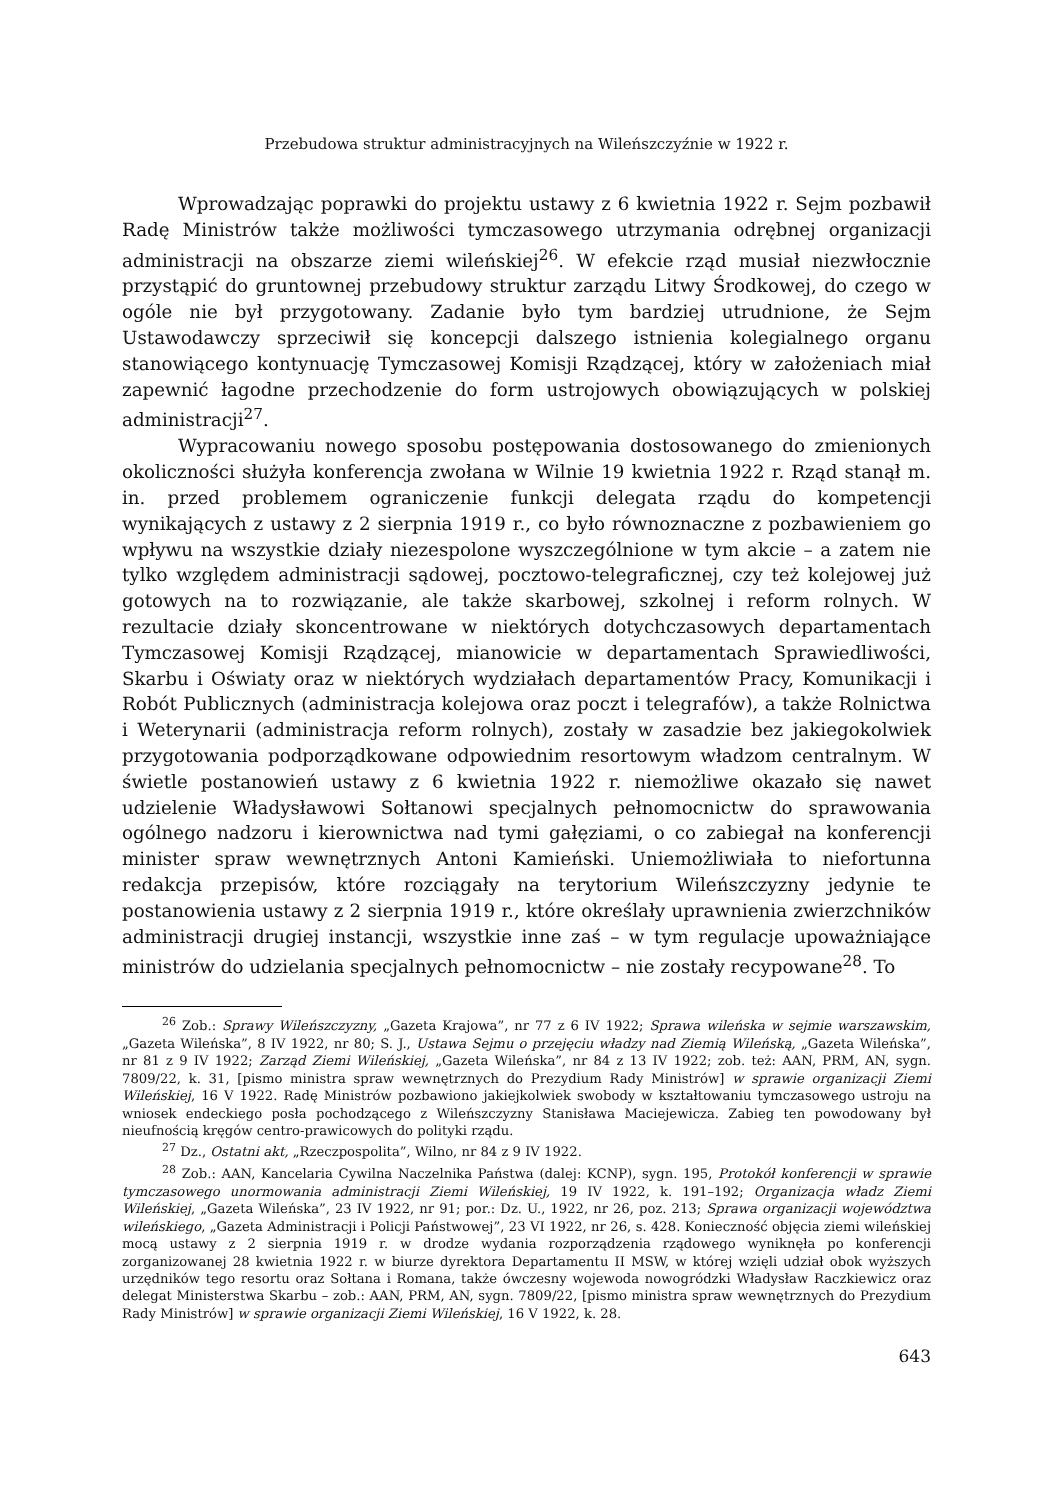Przebudowa struktur administracyjnych na Wileńszczyźnie w 1922 r.
Wprowadzając poprawki do projektu ustawy z 6 kwietnia 1922 r. Sejm pozbawił Radę Ministrów także możliwości tymczasowego utrzymania odrębnej organizacji administracji na obszarze ziemi wileńskiej<sup>26</sup>. W efekcie rząd musiał niezwłocznie przystąpić do gruntownej przebudowy struktur zarządu Litwy Środkowej, do czego w ogóle nie był przygotowany. Zadanie było tym bardziej utrudnione, że Sejm Ustawodawczy sprzeciwił się koncepcji dalszego istnienia kolegialnego organu stanowiącego kontynuację Tymczasowej Komisji Rządzącej, który w założeniach miał zapewnić łagodne przechodzenie do form ustrojowych obowiązujących w polskiej administracji<sup>27</sup>.
Wypracowaniu nowego sposobu postępowania dostosowanego do zmienionych okoliczności służyła konferencja zwołana w Wilnie 19 kwietnia 1922 r. Rząd stanął m. in. przed problemem ograniczenie funkcji delegata rządu do kompetencji wynikających z ustawy z 2 sierpnia 1919 r., co było równoznaczne z pozbawieniem go wpływu na wszystkie działy niezespolone wyszczególnione w tym akcie – a zatem nie tylko względem administracji sądowej, pocztowo-telegraficznej, czy też kolejowej już gotowych na to rozwiązanie, ale także skarbowej, szkolnej i reform rolnych. W rezultacie działy skoncentrowane w niektórych dotychczasowych departamentach Tymczasowej Komisji Rządzącej, mianowicie w departamentach Sprawiedliwości, Skarbu i Oświaty oraz w niektórych wydziałach departamentów Pracy, Komunikacji i Robót Publicznych (administracja kolejowa oraz poczt i telegrafów), a także Rolnictwa i Weterynarii (administracja reform rolnych), zostały w zasadzie bez jakiegokolwiek przygotowania podporządkowane odpowiednim resortowym władzom centralnym. W świetle postanowień ustawy z 6 kwietnia 1922 r. niemożliwe okazało się nawet udzielenie Władysławowi Sołtanowi specjalnych pełnomocnictw do sprawowania ogólnego nadzoru i kierownictwa nad tymi gałęziami, o co zabiegał na konferencji minister spraw wewnętrznych Antoni Kamieński. Uniemożliwiała to niefortunna redakcja przepisów, które rozciągały na terytorium Wileńszczyzny jedynie te postanowienia ustawy z 2 sierpnia 1919 r., które określały uprawnienia zwierzchników administracji drugiej instancji, wszystkie inne zaś – w tym regulacje upoważniające ministrów do udzielania specjalnych pełnomocnictw – nie zostały recypowane<sup>28</sup>. To
<sup>26</sup> Zob.: Sprawy Wileńszczyzny, „Gazeta Krajowa”, nr 77 z 6 IV 1922; Sprawa wileńska w sejmie warszawskim, „Gazeta Wileńska”, 8 IV 1922, nr 80; S. J., Ustawa Sejmu o przejęciu władzy nad Ziemią Wileńską, „Gazeta Wileńska”, nr 81 z 9 IV 1922; Zarząd Ziemi Wileńskiej, „Gazeta Wileńska”, nr 84 z 13 IV 1922; zob. też: AAN, PRM, AN, sygn. 7809/22, k. 31, [pismo ministra spraw wewnętrznych do Prezydium Rady Ministrów] w sprawie organizacji Ziemi Wileńskiej, 16 V 1922. Radę Ministrów pozbawiono jakiejkolwiek swobody w kształtowaniu tymczasowego ustroju na wniosek endeckiego posła pochodzącego z Wileńszczyzny Stanisława Maciejewicza. Zabieg ten powodowany był nieufnością kręgów centro-prawicowych do polityki rządu.
<sup>27</sup> Dz., Ostatni akt, „Rzeczpospolita”, Wilno, nr 84 z 9 IV 1922.
<sup>28</sup> Zob.: AAN, Kancelaria Cywilna Naczelnika Państwa (dalej: KCNP), sygn. 195, Protokół konferencji w sprawie tymczasowego unormowania administracji Ziemi Wileńskiej, 19 IV 1922, k. 191–192; Organizacja władz Ziemi Wileńskiej, „Gazeta Wileńska”, 23 IV 1922, nr 91; por.: Dz. U., 1922, nr 26, poz. 213; Sprawa organizacji województwa wileńskiego, „Gazeta Administracji i Policji Państwowej”, 23 VI 1922, nr 26, s. 428. Konieczność objęcia ziemi wileńskiej mocą ustawy z 2 sierpnia 1919 r. w drodze wydania rozporządzenia rządowego wyniknęła po konferencji zorganizowanej 28 kwietnia 1922 r. w biurze dyrektora Departamentu II MSW, w której wzięli udział obok wyższych urzędników tego resortu oraz Sołtana i Romana, także ówczesny wojewoda nowogródzki Władysław Raczkiewicz oraz delegat Ministerstwa Skarbu – zob.: AAN, PRM, AN, sygn. 7809/22, [pismo ministra spraw wewnętrznych do Prezydium Rady Ministrów] w sprawie organizacji Ziemi Wileńskiej, 16 V 1922, k. 28.
643